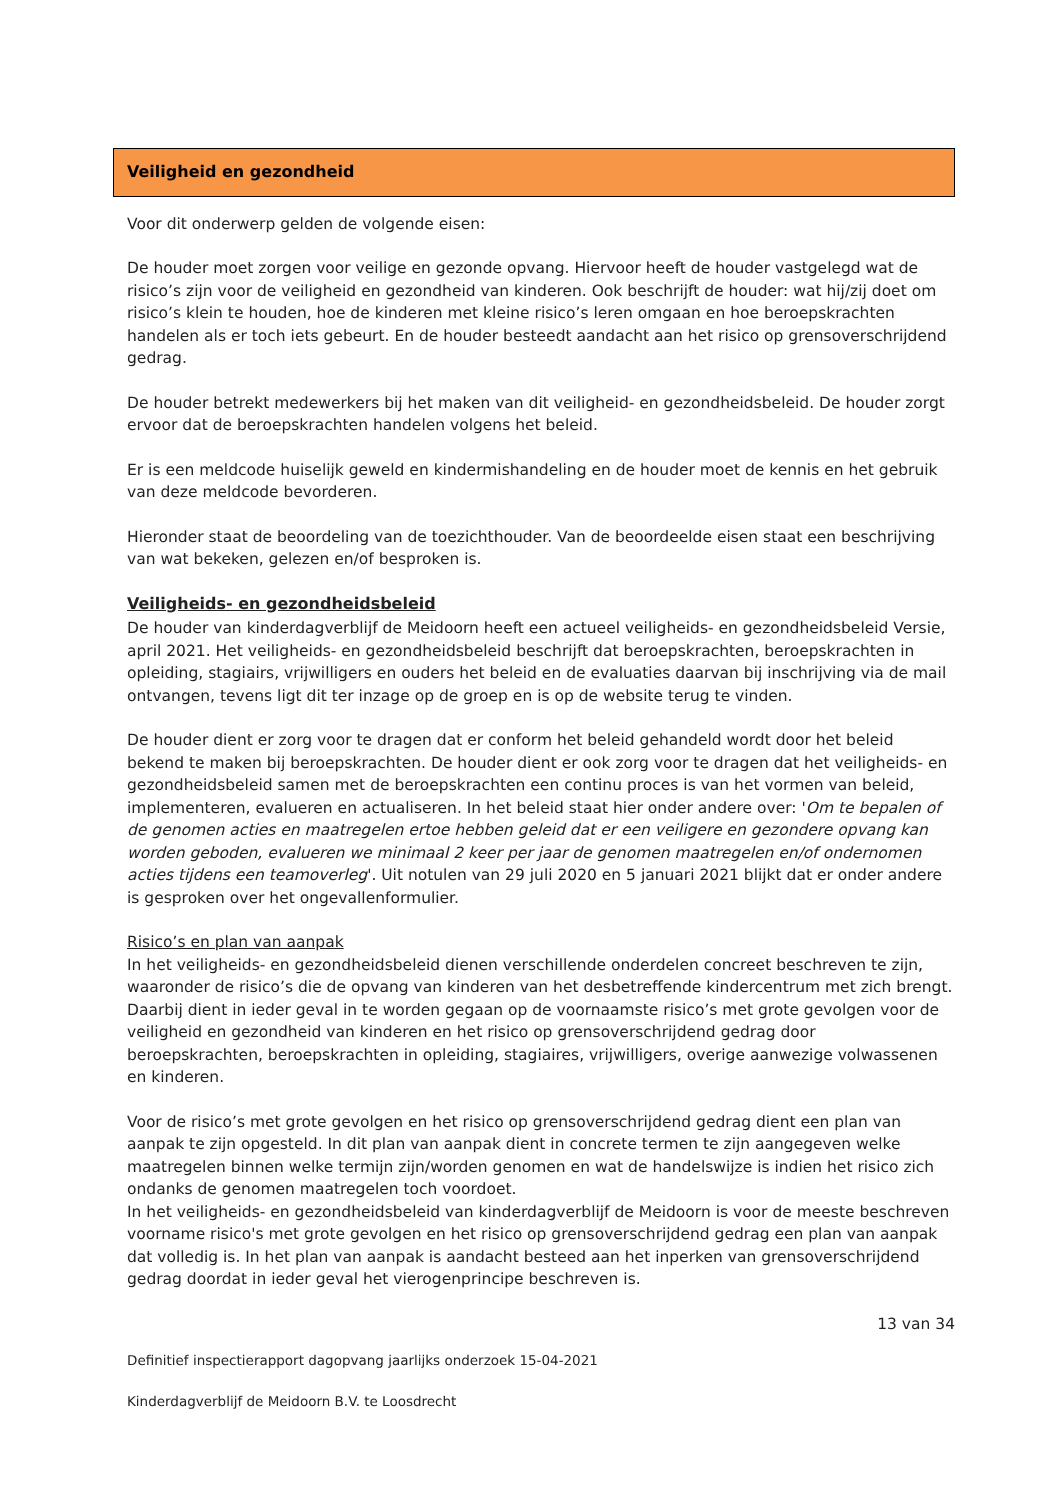Veiligheid en gezondheid
Voor dit onderwerp gelden de volgende eisen:
De houder moet zorgen voor veilige en gezonde opvang. Hiervoor heeft de houder vastgelegd wat de risico’s zijn voor de veiligheid en gezondheid van kinderen. Ook beschrijft de houder: wat hij/zij doet om risico’s klein te houden, hoe de kinderen met kleine risico’s leren omgaan en hoe beroepskrachten handelen als er toch iets gebeurt. En de houder besteedt aandacht aan het risico op grensoverschrijdend gedrag.
De houder betrekt medewerkers bij het maken van dit veiligheid- en gezondheidsbeleid. De houder zorgt ervoor dat de beroepskrachten handelen volgens het beleid.
Er is een meldcode huiselijk geweld en kindermishandeling en de houder moet de kennis en het gebruik van deze meldcode bevorderen.
Hieronder staat de beoordeling van de toezichthouder. Van de beoordeelde eisen staat een beschrijving van wat bekeken, gelezen en/of besproken is.
Veiligheids- en gezondheidsbeleid
De houder van kinderdagverblijf de Meidoorn heeft een actueel veiligheids- en gezondheidsbeleid Versie, april 2021. Het veiligheids- en gezondheidsbeleid beschrijft dat beroepskrachten, beroepskrachten in opleiding, stagiairs, vrijwilligers en ouders het beleid en de evaluaties daarvan bij inschrijving via de mail ontvangen, tevens ligt dit ter inzage op de groep en is op de website terug te vinden.
De houder dient er zorg voor te dragen dat er conform het beleid gehandeld wordt door het beleid bekend te maken bij beroepskrachten. De houder dient er ook zorg voor te dragen dat het veiligheids- en gezondheidsbeleid samen met de beroepskrachten een continu proces is van het vormen van beleid, implementeren, evalueren en actualiseren. In het beleid staat hier onder andere over: 'Om te bepalen of de genomen acties en maatregelen ertoe hebben geleid dat er een veiligere en gezondere opvang kan worden geboden, evalueren we minimaal 2 keer per jaar de genomen maatregelen en/of ondernomen acties tijdens een teamoverleg'. Uit notulen van 29 juli 2020 en 5 januari 2021 blijkt dat er onder andere is gesproken over het ongevallenformulier.
Risico’s en plan van aanpak
In het veiligheids- en gezondheidsbeleid dienen verschillende onderdelen concreet beschreven te zijn, waaronder de risico’s die de opvang van kinderen van het desbetreffende kindercentrum met zich brengt. Daarbij dient in ieder geval in te worden gegaan op de voornaamste risico’s met grote gevolgen voor de veiligheid en gezondheid van kinderen en het risico op grensoverschrijdend gedrag door beroepskrachten, beroepskrachten in opleiding, stagiaires, vrijwilligers, overige aanwezige volwassenen en kinderen.
Voor de risico’s met grote gevolgen en het risico op grensoverschrijdend gedrag dient een plan van aanpak te zijn opgesteld. In dit plan van aanpak dient in concrete termen te zijn aangegeven welke maatregelen binnen welke termijn zijn/worden genomen en wat de handelswijze is indien het risico zich ondanks de genomen maatregelen toch voordoet.
In het veiligheids- en gezondheidsbeleid van kinderdagverblijf de Meidoorn is voor de meeste beschreven voorname risico's met grote gevolgen en het risico op grensoverschrijdend gedrag een plan van aanpak dat volledig is. In het plan van aanpak is aandacht besteed aan het inperken van grensoverschrijdend gedrag doordat in ieder geval het vierogenprincipe beschreven is.
13 van 34
Definitief inspectierapport dagopvang jaarlijks onderzoek 15-04-2021
Kinderdagverblijf de Meidoorn B.V. te Loosdrecht